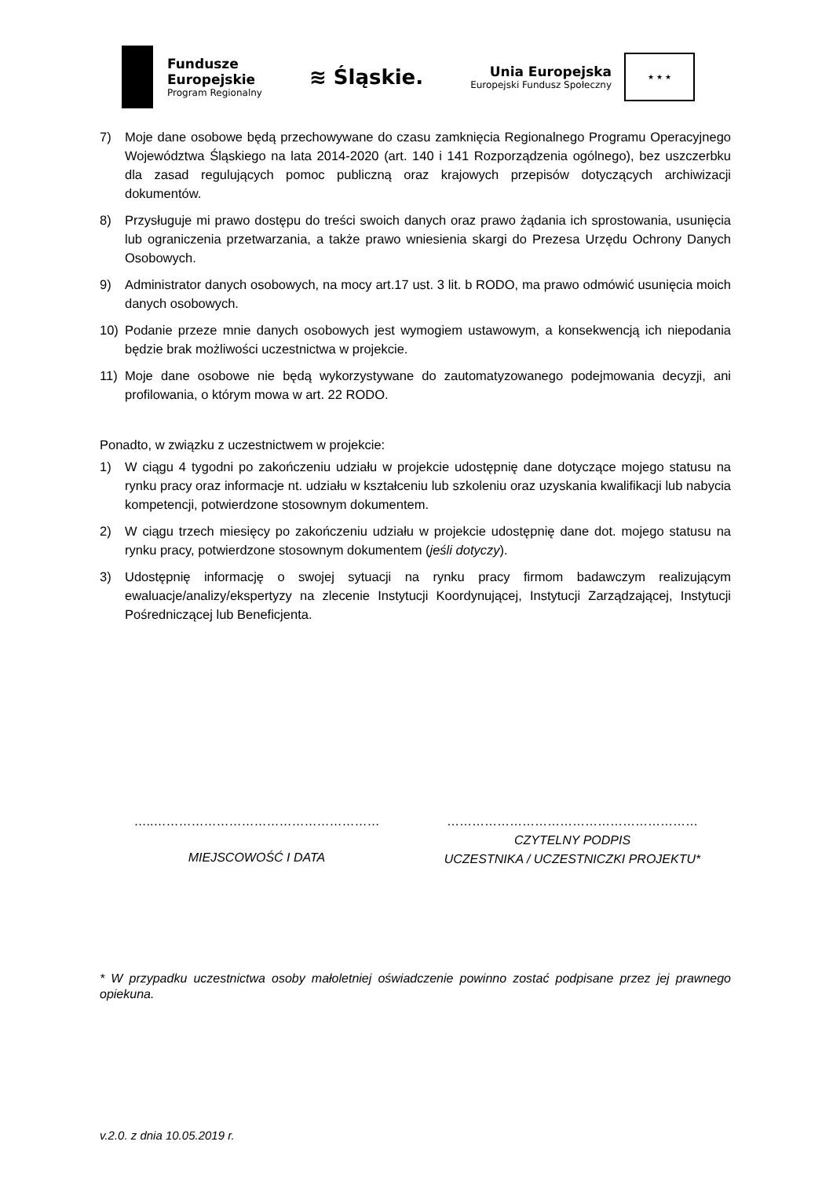Fundusze
Europejskie
Program Regionalny
≋ Śląskie.
Unia Europejska
Europejski Fundusz Społeczny
★ ★ ★
7) Moje dane osobowe będą przechowywane do czasu zamknięcia Regionalnego Programu Operacyjnego Województwa Śląskiego na lata 2014-2020 (art. 140 i 141 Rozporządzenia ogólnego), bez uszczerbku dla zasad regulujących pomoc publiczną oraz krajowych przepisów dotyczących archiwizacji dokumentów.
8) Przysługuje mi prawo dostępu do treści swoich danych oraz prawo żądania ich sprostowania, usunięcia lub ograniczenia przetwarzania, a także prawo wniesienia skargi do Prezesa Urzędu Ochrony Danych Osobowych.
9) Administrator danych osobowych, na mocy art.17 ust. 3 lit. b RODO, ma prawo odmówić usunięcia moich danych osobowych.
10) Podanie przeze mnie danych osobowych jest wymogiem ustawowym, a konsekwencją ich niepodania będzie brak możliwości uczestnictwa w projekcie.
11) Moje dane osobowe nie będą wykorzystywane do zautomatyzowanego podejmowania decyzji, ani profilowania, o którym mowa w art. 22 RODO.
Ponadto, w związku z uczestnictwem w projekcie:
1) W ciągu 4 tygodni po zakończeniu udziału w projekcie udostępnię dane dotyczące mojego statusu na rynku pracy oraz informacje nt. udziału w kształceniu lub szkoleniu oraz uzyskania kwalifikacji lub nabycia kompetencji, potwierdzone stosownym dokumentem.
2) W ciągu trzech miesięcy po zakończeniu udziału w projekcie udostępnię dane dot. mojego statusu na rynku pracy, potwierdzone stosownym dokumentem (jeśli dotyczy).
3) Udostępnię informację o swojej sytuacji na rynku pracy firmom badawczym realizującym ewaluacje/analizy/ekspertyzy na zlecenie Instytucji Koordynującej, Instytucji Zarządzającej, Instytucji Pośredniczącej lub Beneficjenta.
…..………………………………………………
MIEJSCOWOŚĆ I DATA
……………………………………………………
CZYTELNY PODPIS
UCZESTNIKA / UCZESTNICZKI PROJEKTU*
* W przypadku uczestnictwa osoby małoletniej oświadczenie powinno zostać podpisane przez jej prawnego opiekuna.
v.2.0. z dnia 10.05.2019 r.